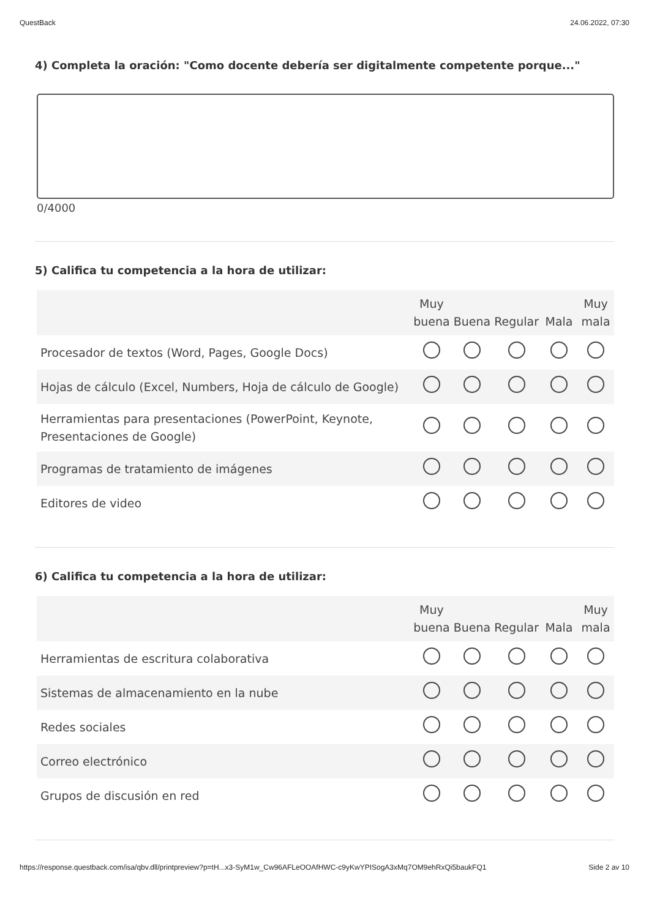QuestBack 24.06.2022, 07:30
4) Completa la oración: "Como docente debería ser digitalmente competente porque..."
0/4000
5) Califica tu competencia a la hora de utilizar:
| | Muy buena | Buena | Regular | Mala | Muy mala |
| --- | --- | --- | --- | --- | --- |
| Procesador de textos (Word, Pages, Google Docs) | | | | | |
| Hojas de cálculo (Excel, Numbers, Hoja de cálculo de Google) | | | | | |
| Herramientas para presentaciones (PowerPoint, Keynote, Presentaciones de Google) | | | | | |
| Programas de tratamiento de imágenes | | | | | |
| Editores de video | | | | | |
6) Califica tu competencia a la hora de utilizar:
| | Muy buena | Buena | Regular | Mala | Muy mala |
| --- | --- | --- | --- | --- | --- |
| Herramientas de escritura colaborativa | | | | | |
| Sistemas de almacenamiento en la nube | | | | | |
| Redes sociales | | | | | |
| Correo electrónico | | | | | |
| Grupos de discusión en red | | | | | |
https://response.questback.com/isa/qbv.dll/printpreview?p=tH...x3-SyM1w_Cw96AFLeOOAfHWC-c9yKwYPISogA3xMq7OM9ehRxQi5baukFQ1 Side 2 av 10